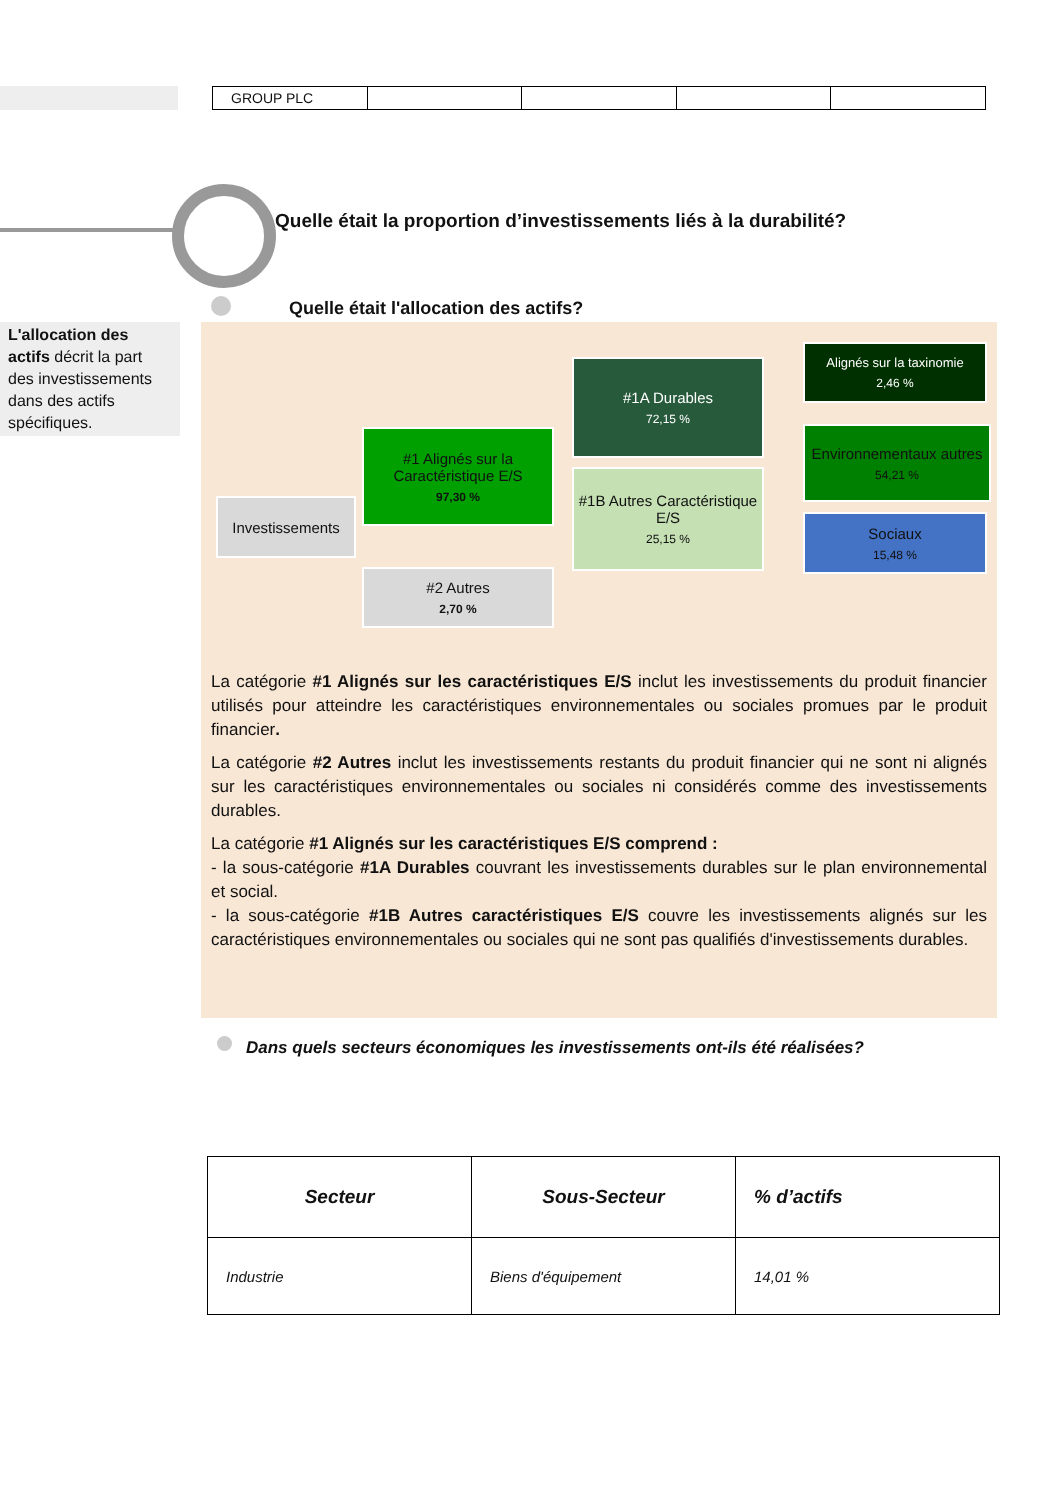| GROUP PLC | | | | |
Quelle était la proportion d’investissements liés à la durabilité?
Quelle était l'allocation des actifs?
L'allocation des actifs décrit la part des investissements dans des actifs spécifiques.
Investissements
#1 Alignés sur la Caractéristique E/S
97,30 %
#2 Autres
2,70 %
#1A Durables
72,15 %
#1B Autres Caractéristique E/S
25,15 %
Alignés sur la taxinomie
2,46 %
Environnementaux autres
54,21 %
Sociaux
15,48 %
La catégorie #1 Alignés sur les caractéristiques E/S inclut les investissements du produit financier utilisés pour atteindre les caractéristiques environnementales ou sociales promues par le produit financier.
La catégorie #2 Autres inclut les investissements restants du produit financier qui ne sont ni alignés sur les caractéristiques environnementales ou sociales ni considérés comme des investissements durables.
La catégorie #1 Alignés sur les caractéristiques E/S comprend :
- la sous-catégorie #1A Durables couvrant les investissements durables sur le plan environnemental et social.
- la sous-catégorie #1B Autres caractéristiques E/S couvre les investissements alignés sur les caractéristiques environnementales ou sociales qui ne sont pas qualifiés d'investissements durables.
Dans quels secteurs économiques les investissements ont-ils été réalisées?
| Secteur | Sous-Secteur | % d’actifs |
| --- | --- | --- |
| Industrie | Biens d'équipement | 14,01 % |